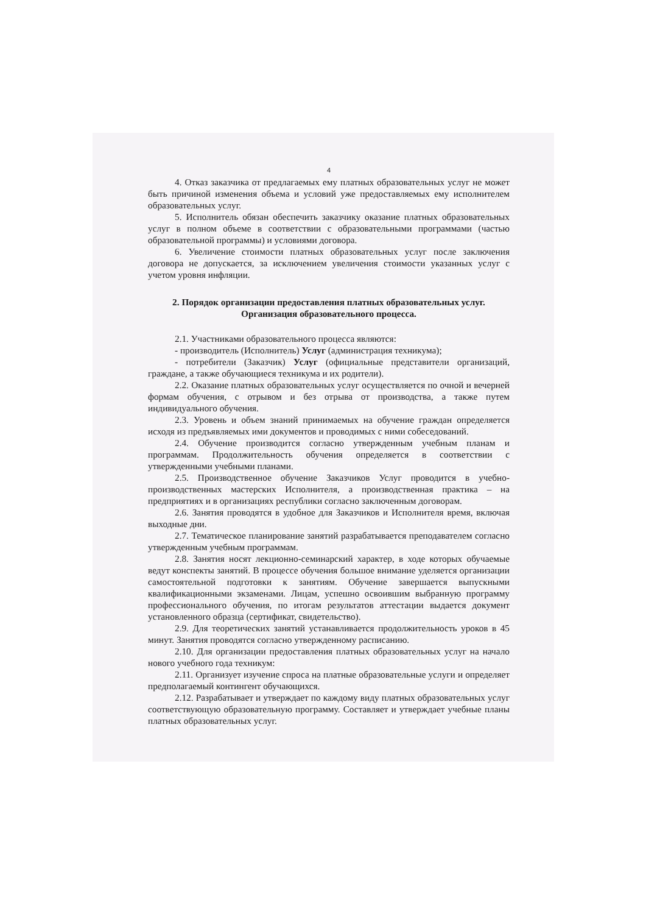4
4. Отказ заказчика от предлагаемых ему платных образовательных услуг не может быть причиной изменения объема и условий уже предоставляемых ему исполнителем образовательных услуг.
5. Исполнитель обязан обеспечить заказчику оказание платных образовательных услуг в полном объеме в соответствии с образовательными программами (частью образовательной программы) и условиями договора.
6. Увеличение стоимости платных образовательных услуг после заключения договора не допускается, за исключением увеличения стоимости указанных услуг с учетом уровня инфляции.
2. Порядок организации предоставления платных образовательных услуг.
Организация образовательного процесса.
2.1. Участниками образовательного процесса являются:
- производитель (Исполнитель) Услуг (администрация техникума);
- потребители (Заказчик) Услуг (официальные представители организаций, граждане, а также обучающиеся техникума и их родители).
2.2. Оказание платных образовательных услуг осуществляется по очной и вечерней формам обучения, с отрывом и без отрыва от производства, а также путем индивидуального обучения.
2.3. Уровень и объем знаний принимаемых на обучение граждан определяется исходя из предъявляемых ими документов и проводимых с ними собеседований.
2.4. Обучение производится согласно утвержденным учебным планам и программам. Продолжительность обучения определяется в соответствии с утвержденными учебными планами.
2.5. Производственное обучение Заказчиков Услуг проводится в учебно-производственных мастерских Исполнителя, а производственная практика – на предприятиях и в организациях республики согласно заключенным договорам.
2.6. Занятия проводятся в удобное для Заказчиков и Исполнителя время, включая выходные дни.
2.7. Тематическое планирование занятий разрабатывается преподавателем согласно утвержденным учебным программам.
2.8. Занятия носят лекционно-семинарский характер, в ходе которых обучаемые ведут конспекты занятий. В процессе обучения большое внимание уделяется организации самостоятельной подготовки к занятиям. Обучение завершается выпускными квалификационными экзаменами. Лицам, успешно освоившим выбранную программу профессионального обучения, по итогам результатов аттестации выдается документ установленного образца (сертификат, свидетельство).
2.9. Для теоретических занятий устанавливается продолжительность уроков в 45 минут. Занятия проводятся согласно утвержденному расписанию.
2.10. Для организации предоставления платных образовательных услуг на начало нового учебного года техникум:
2.11. Организует изучение спроса на платные образовательные услуги и определяет предполагаемый контингент обучающихся.
2.12. Разрабатывает и утверждает по каждому виду платных образовательных услуг соответствующую образовательную программу. Составляет и утверждает учебные планы платных образовательных услуг.